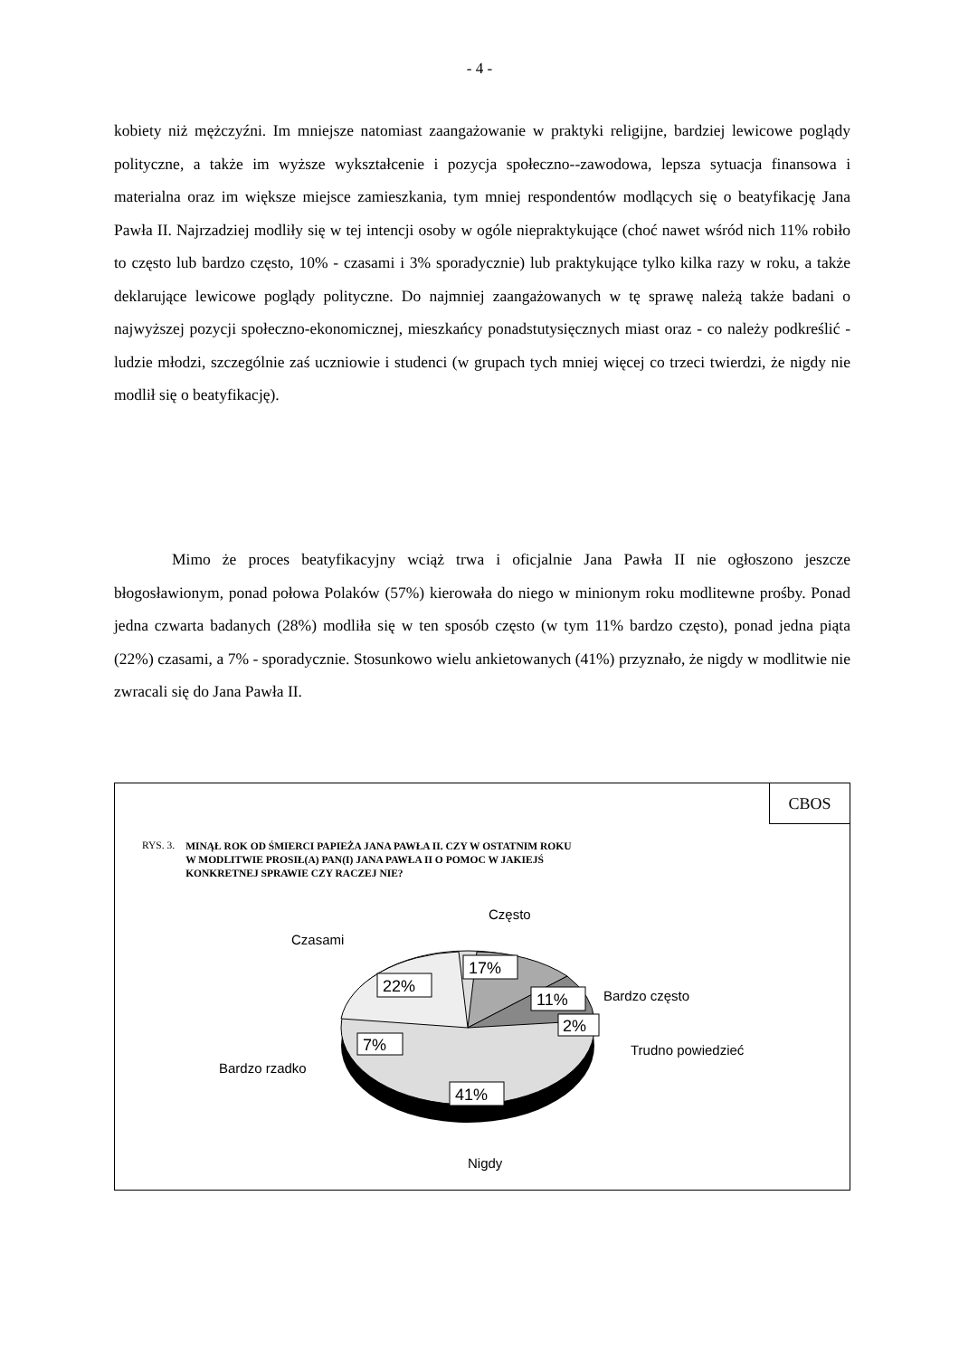- 4 -
kobiety niż mężczyźni. Im mniejsze natomiast zaangażowanie w praktyki religijne, bardziej lewicowe poglądy polityczne, a także im wyższe wykształcenie i pozycja społeczno--zawodowa, lepsza sytuacja finansowa i materialna oraz im większe miejsce zamieszkania, tym mniej respondentów modlących się o beatyfikację Jana Pawła II. Najrzadziej modliły się w tej intencji osoby w ogóle niepraktykujące (choć nawet wśród nich 11% robiło to często lub bardzo często, 10% - czasami i 3% sporadycznie) lub praktykujące tylko kilka razy w roku, a także deklarujące lewicowe poglądy polityczne. Do najmniej zaangażowanych w tę sprawę należą także badani o najwyższej pozycji społeczno-ekonomicznej, mieszkańcy ponadstutysięcznych miast oraz - co należy podkreślić - ludzie młodzi, szczególnie zaś uczniowie i studenci (w grupach tych mniej więcej co trzeci twierdzi, że nigdy nie modlił się o beatyfikację).
Mimo że proces beatyfikacyjny wciąż trwa i oficjalnie Jana Pawła II nie ogłoszono jeszcze błogosławionym, ponad połowa Polaków (57%) kierowała do niego w minionym roku modlitewne prośby. Ponad jedna czwarta badanych (28%) modliła się w ten sposób często (w tym 11% bardzo często), ponad jedna piąta (22%) czasami, a 7% - sporadycznie. Stosunkowo wielu ankietowanych (41%) przyznało, że nigdy w modlitwie nie zwracali się do Jana Pawła II.
CBOS
RYS. 3. MINĄŁ ROK OD ŚMIERCI PAPIEŻA JANA PAWŁA II. CZY W OSTATNIM ROKU
W MODLITWIE PROSIŁ(A) PAN(I) JANA PAWŁA II O POMOC W JAKIEJŚ
KONKRETNEJ SPRAWIE CZY RACZEJ NIE?
22%
17%
11%
2%
7%
41%
Często
Czasami
Bardzo często
Trudno powiedzieć
Bardzo rzadko
Nigdy